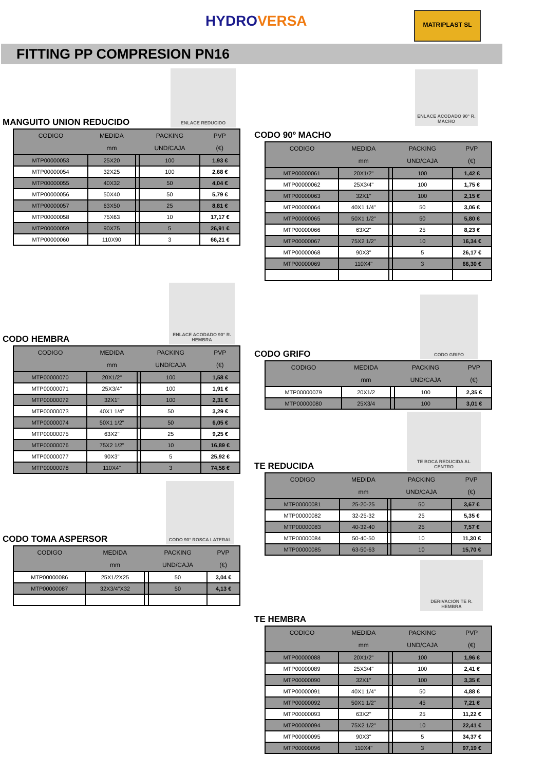HYDROVERSA MATRIPLAST SL
FITTING PP COMPRESION PN16
ENLACE REDUCIDO
MANGUITO UNION REDUCIDO
| CODIGO | MEDIDA | | PACKING | PVP |
| --- | --- | --- | --- | --- |
| | mm | | UND/CAJA | (€) |
| MTP00000053 | 25X20 | | 100 | 1,93 € |
| MTP00000054 | 32X25 | | 100 | 2,68 € |
| MTP00000055 | 40X32 | | 50 | 4,04 € |
| MTP00000056 | 50X40 | | 50 | 5,79 € |
| MTP00000057 | 63X50 | | 25 | 8,81 € |
| MTP00000058 | 75X63 | | 10 | 17,17 € |
| MTP00000059 | 90X75 | | 5 | 26,91 € |
| MTP00000060 | 110X90 | | 3 | 66,21 € |
ENLACE ACODADO 90° R. HEMBRA
CODO HEMBRA
| CODIGO | MEDIDA | | PACKING | PVP |
| --- | --- | --- | --- | --- |
| | mm | | UND/CAJA | (€) |
| MTP00000070 | 20X1/2" | | 100 | 1,58 € |
| MTP00000071 | 25X3/4" | | 100 | 1,91 € |
| MTP00000072 | 32X1" | | 100 | 2,31 € |
| MTP00000073 | 40X1 1/4" | | 50 | 3,29 € |
| MTP00000074 | 50X1 1/2" | | 50 | 6,05 € |
| MTP00000075 | 63X2" | | 25 | 9,25 € |
| MTP00000076 | 75X2 1/2" | | 10 | 16,89 € |
| MTP00000077 | 90X3" | | 5 | 25,92 € |
| MTP00000078 | 110X4" | | 3 | 74,56 € |
CODO 90° ROSCA LATERAL
CODO TOMA ASPERSOR
| CODIGO | MEDIDA | | PACKING | PVP |
| --- | --- | --- | --- | --- |
| | mm | | UND/CAJA | (€) |
| MTP00000086 | 25X1/2X25 | | 50 | 3,04 € |
| MTP00000087 | 32X3/4"X32 | | 50 | 4,13 € |
ENLACE ACODADO 90° R. MACHO
CODO 90º MACHO
| CODIGO | MEDIDA | | PACKING | PVP |
| --- | --- | --- | --- | --- |
| | mm | | UND/CAJA | (€) |
| MTP00000061 | 20X1/2" | | 100 | 1,42 € |
| MTP00000062 | 25X3/4" | | 100 | 1,75 € |
| MTP00000063 | 32X1" | | 100 | 2,15 € |
| MTP00000064 | 40X1 1/4" | | 50 | 3,06 € |
| MTP00000065 | 50X1 1/2" | | 50 | 5,80 € |
| MTP00000066 | 63X2" | | 25 | 8,23 € |
| MTP00000067 | 75X2 1/2" | | 10 | 16,34 € |
| MTP00000068 | 90X3" | | 5 | 26,17 € |
| MTP00000069 | 110X4" | | 3 | 66,30 € |
CODO GRIFO
CODO GRIFO
| CODIGO | MEDIDA | | PACKING | PVP |
| --- | --- | --- | --- | --- |
| | mm | | UND/CAJA | (€) |
| MTP00000079 | 20X1/2 | | 100 | 2,35 € |
| MTP00000080 | 25X3/4 | | 100 | 3,01 € |
TE BOCA REDUCIDA AL CENTRO
TE REDUCIDA
| CODIGO | MEDIDA | | PACKING | PVP |
| --- | --- | --- | --- | --- |
| | mm | | UND/CAJA | (€) |
| MTP00000081 | 25-20-25 | | 50 | 3,67 € |
| MTP00000082 | 32-25-32 | | 25 | 5,35 € |
| MTP00000083 | 40-32-40 | | 25 | 7,57 € |
| MTP00000084 | 50-40-50 | | 10 | 11,30 € |
| MTP00000085 | 63-50-63 | | 10 | 15,70 € |
DERIVACIÓN TE R. HEMBRA
TE HEMBRA
| CODIGO | MEDIDA | | PACKING | PVP |
| --- | --- | --- | --- | --- |
| | mm | | UND/CAJA | (€) |
| MTP00000088 | 20X1/2" | | 100 | 1,96 € |
| MTP00000089 | 25X3/4" | | 100 | 2,41 € |
| MTP00000090 | 32X1" | | 100 | 3,35 € |
| MTP00000091 | 40X1 1/4" | | 50 | 4,88 € |
| MTP00000092 | 50X1 1/2" | | 45 | 7,21 € |
| MTP00000093 | 63X2" | | 25 | 11,22 € |
| MTP00000094 | 75X2 1/2" | | 10 | 22,41 € |
| MTP00000095 | 90X3" | | 5 | 34,37 € |
| MTP00000096 | 110X4" | | 3 | 97,19 € |